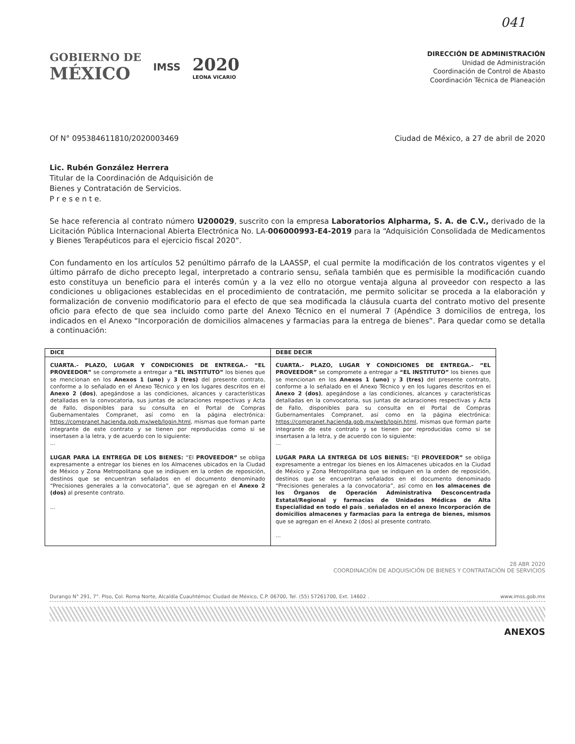041
GOBIERNO DE
MÉXICO
IMSS
2020
LEONA VICARIO
DIRECCIÓN DE ADMINISTRACIÓN
Unidad de Administración
Coordinación de Control de Abasto
Coordinación Técnica de Planeación
Of N° 095384611810/2020003469 Ciudad de México, a 27 de abril de 2020
Lic. Rubén González Herrera
Titular de la Coordinación de Adquisición de
Bienes y Contratación de Servicios.
P r e s e n t e.
Se hace referencia al contrato número U200029, suscrito con la empresa Laboratorios Alpharma, S. A. de C.V., derivado de la Licitación Pública Internacional Abierta Electrónica No. LA-006000993-E4-2019 para la “Adquisición Consolidada de Medicamentos y Bienes Terapéuticos para el ejercicio fiscal 2020”.
Con fundamento en los artículos 52 penúltimo párrafo de la LAASSP, el cual permite la modificación de los contratos vigentes y el último párrafo de dicho precepto legal, interpretado a contrario sensu, señala también que es permisible la modificación cuando esto constituya un beneficio para el interés común y a la vez ello no otorgue ventaja alguna al proveedor con respecto a las condiciones u obligaciones establecidas en el procedimiento de contratación, me permito solicitar se proceda a la elaboración y formalización de convenio modificatorio para el efecto de que sea modificada la cláusula cuarta del contrato motivo del presente oficio para efecto de que sea incluido como parte del Anexo Técnico en el numeral 7 (Apéndice 3 domicilios de entrega, los indicados en el Anexo “Incorporación de domicilios almacenes y farmacias para la entrega de bienes”. Para quedar como se detalla a continuación:
| DICE | DEBE DECIR |
| --- | --- |
| CUARTA.- PLAZO, LUGAR Y CONDICIONES DE ENTREGA.- “EL PROVEEDOR” se compromete a entregar a “EL INSTITUTO” los bienes que se mencionan en los Anexos 1 (uno) y 3 (tres) del presente contrato, conforme a lo señalado en el Anexo Técnico y en los lugares descritos en el Anexo 2 (dos) , apegándose a las condiciones, alcances y características detalladas en la convocatoria, sus juntas de aclaraciones respectivas y Acta de Fallo, disponibles para su consulta en el Portal de Compras Gubernamentales Compranet, así como en la página electrónica: https://compranet.hacienda.gob.mx/web/login.html , mismas que forman parte integrante de este contrato y se tienen por reproducidas como si se insertasen a la letra, y de acuerdo con lo siguiente: ... LUGAR PARA LA ENTREGA DE LOS BIENES: “El PROVEEDOR” se obliga expresamente a entregar los bienes en los Almacenes ubicados en la Ciudad de México y Zona Metropolitana que se indiquen en la orden de reposición, destinos que se encuentran señalados en el documento denominado “Precisiones generales a la convocatoria”, que se agregan en el Anexo 2 (dos) al presente contrato. ... | CUARTA.- PLAZO, LUGAR Y CONDICIONES DE ENTREGA.- “EL PROVEEDOR” se compromete a entregar a “EL INSTITUTO” los bienes que se mencionan en los Anexos 1 (uno) y 3 (tres) del presente contrato, conforme a lo señalado en el Anexo Técnico y en los lugares descritos en el Anexo 2 (dos) , apegándose a las condiciones, alcances y características detalladas en la convocatoria, sus juntas de aclaraciones respectivas y Acta de Fallo, disponibles para su consulta en el Portal de Compras Gubernamentales Compranet, así como en la página electrónica: https://compranet.hacienda.gob.mx/web/login.html , mismas que forman parte integrante de este contrato y se tienen por reproducidas como si se insertasen a la letra, y de acuerdo con lo siguiente: ... LUGAR PARA LA ENTREGA DE LOS BIENES: “El PROVEEDOR” se obliga expresamente a entregar los bienes en los Almacenes ubicados en la Ciudad de México y Zona Metropolitana que se indiquen en la orden de reposición, destinos que se encuentran señalados en el documento denominado “Precisiones generales a la convocatoria”, así como en los almacenes de los Órganos de Operación Administrativa Desconcentrada Estatal/Regional y farmacias de Unidades Médicas de Alta Especialidad en todo el país , señalados en el anexo Incorporación de domicilios almacenes y farmacias para la entrega de bienes, mismos que se agregan en el Anexo 2 (dos) al presente contrato. ... |
28 ABR 2020
COORDINACIÓN DE ADQUISICIÓN DE BIENES Y CONTRATACIÓN DE SERVICIOS
Durango N° 291, 7°. Piso, Col. Roma Norte, Alcaldía Cuauhtémoc Ciudad de México, C.P. 06700, Tel. (55) 57261700, Ext. 14602 . www.imss.gob.mx
ANEXOS